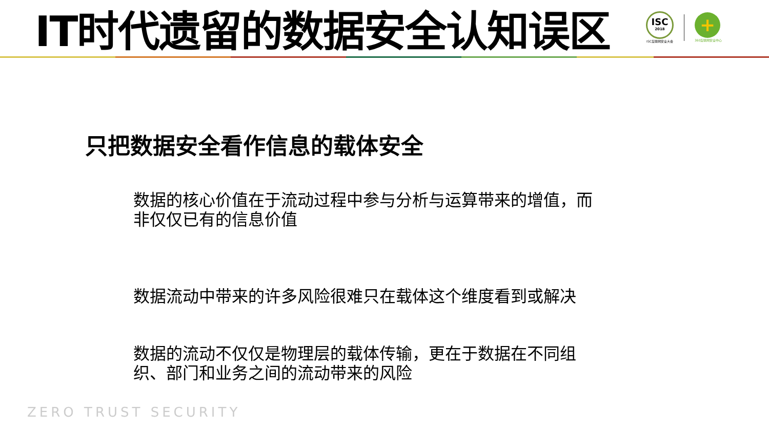IT时代遗留的数据安全认知误区
ISC
2018
ISC互联网安全大会
+
360互联网安全中心
只把数据安全看作信息的载体安全
数据的核心价值在于流动过程中参与分析与运算带来的增值，而非仅仅已有的信息价值
数据流动中带来的许多风险很难只在载体这个维度看到或解决
数据的流动不仅仅是物理层的载体传输，更在于数据在不同组织、部门和业务之间的流动带来的风险
ZERO TRUST SECURITY